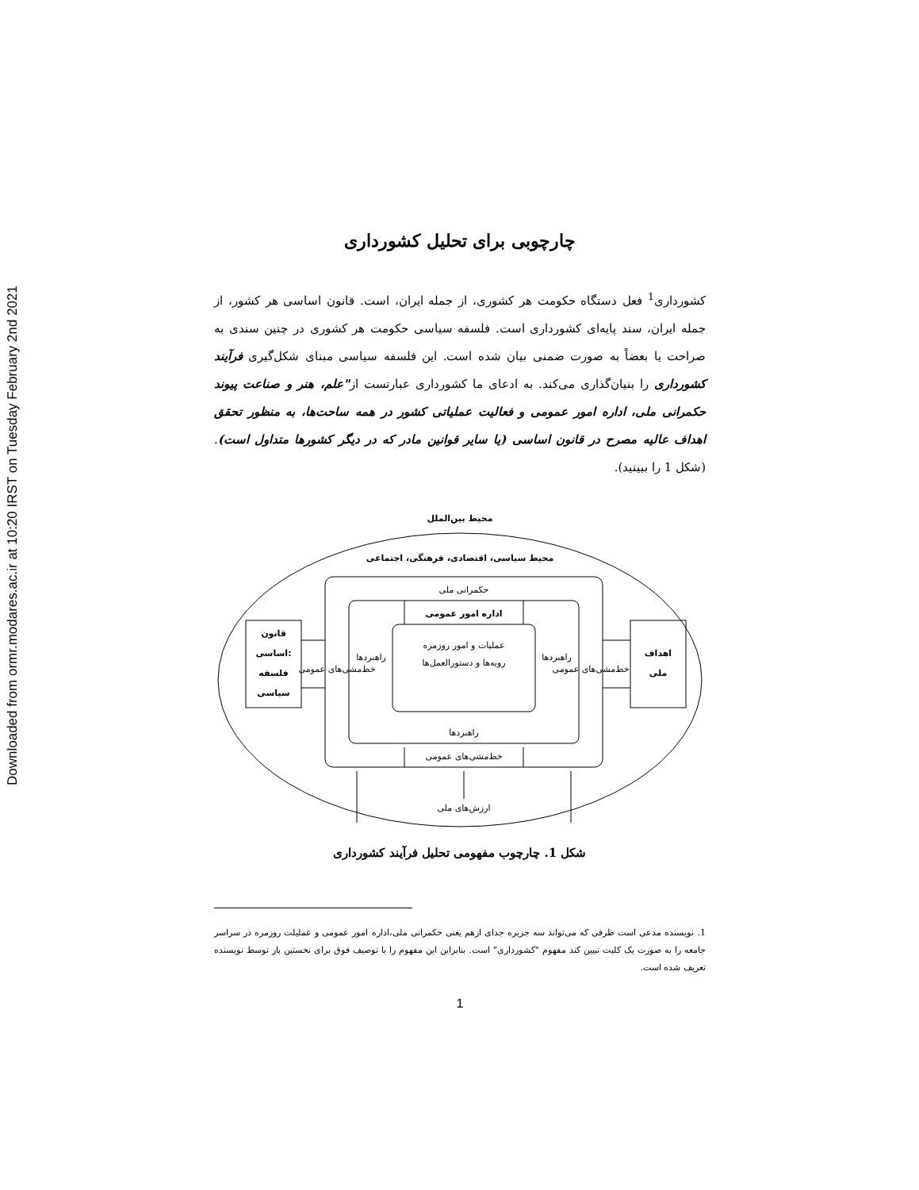Downloaded from ormr.modares.ac.ir at 10:20 IRST on Tuesday February 2nd 2021
چارچوبی برای تحلیل کشورداری
کشورداری<sup>1</sup> فعل دستگاه حکومت هر کشوری، از جمله ایران، است. قانون اساسی هر کشور، از جمله ایران، سند پایه‌ای کشورداری است. فلسفه سیاسی حکومت هر کشوری در چنین سندی به صراحت یا بعضاً به صورت ضمنی بیان شده است. این فلسفه سیاسی مبنای شکل‌گیری فرآیند کشورداری را بنیان‌گذاری می‌کند. به ادعای ما کشورداری عبارتست از"علم، هنر و صناعت پیوند حکمرانی ملی، اداره امور عمومی و فعالیت عملیاتی کشور در همه ساحت‌ها، به منظور تحقق اهداف عالیه مصرح در قانون اساسی (یا سایر قوانین مادر که در دیگر کشورها متداول است).(شکل 1 را ببینید).
محیط بین‌الملل
محیط سیاسی، اقتصادی، فرهنگی، اجتماعی
حکمرانی ملی
اداره امور عمومی
عملیات و امور روزمره
رویه‌ها و دستورالعمل‌ها
راهبردها
راهبردها
راهبردها
خط‌مشی‌های عمومی
خط‌مشی‌های عمومی
خط‌مشی‌های عمومی
قانون
اساسی:
فلسفه
سیاسی
اهداف
ملی
ارزش‌های ملی
شکل 1. چارچوب مفهومی تحلیل فرآیند کشورداری
1. نویسنده مدعی است ظرفی که می‌تواند سه جزیره جدای ازهم یعنی حکمرانی ملی،اداره امور عمومی و عملیلت روزمره در سراسر جامعه را به صورت یک کلیت تبیین کند مفهوم "کشورداری" است. بنابراین این مفهوم را با توصیف فوق برای نخستین بار توسط نویسنده تعریف شده است.
1